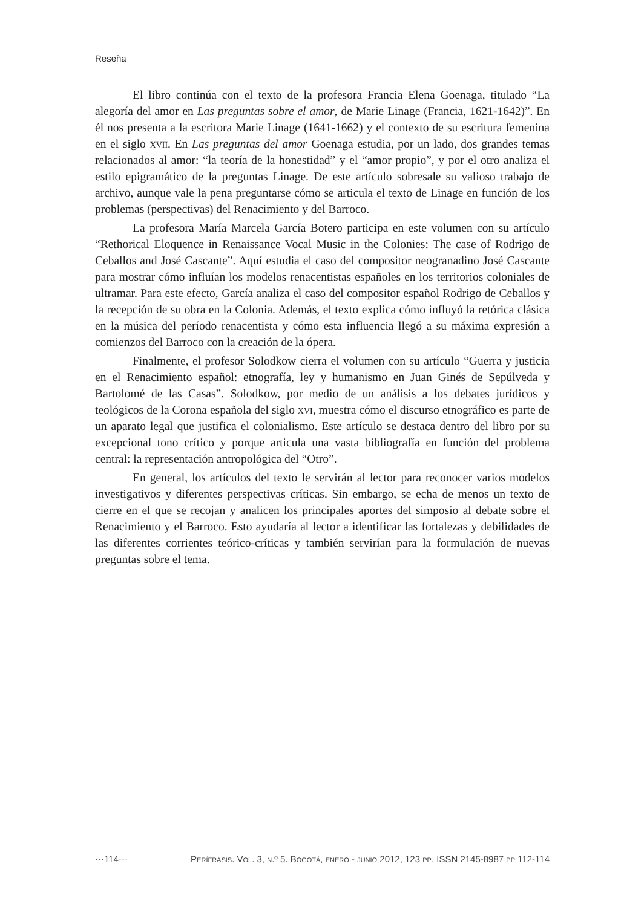Reseña
El libro continúa con el texto de la profesora Francia Elena Goenaga, titulado “La alegoría del amor en Las preguntas sobre el amor, de Marie Linage (Francia, 1621-1642)”. En él nos presenta a la escritora Marie Linage (1641-1662) y el contexto de su escritura femenina en el siglo xvii. En Las preguntas del amor Goenaga estudia, por un lado, dos grandes temas relacionados al amor: “la teoría de la honestidad” y el “amor propio”, y por el otro analiza el estilo epigramático de la preguntas Linage. De este artículo sobresale su valioso trabajo de archivo, aunque vale la pena preguntarse cómo se articula el texto de Linage en función de los problemas (perspectivas) del Renacimiento y del Barroco.
La profesora María Marcela García Botero participa en este volumen con su artículo “Rethorical Eloquence in Renaissance Vocal Music in the Colonies: The case of Rodrigo de Ceballos and José Cascante”. Aquí estudia el caso del compositor neogranadino José Cascante para mostrar cómo influían los modelos renacentistas españoles en los territorios coloniales de ultramar. Para este efecto, García analiza el caso del compositor español Rodrigo de Ceballos y la recepción de su obra en la Colonia. Además, el texto explica cómo influyó la retórica clásica en la música del período renacentista y cómo esta influencia llegó a su máxima expresión a comienzos del Barroco con la creación de la ópera.
Finalmente, el profesor Solodkow cierra el volumen con su artículo “Guerra y justicia en el Renacimiento español: etnografía, ley y humanismo en Juan Ginés de Sepúlveda y Bartolomé de las Casas”. Solodkow, por medio de un análisis a los debates jurídicos y teológicos de la Corona española del siglo xvi, muestra cómo el discurso etnográfico es parte de un aparato legal que justifica el colonialismo. Este artículo se destaca dentro del libro por su excepcional tono crítico y porque articula una vasta bibliografía en función del problema central: la representación antropológica del “Otro”.
En general, los artículos del texto le servirán al lector para reconocer varios modelos investigativos y diferentes perspectivas críticas. Sin embargo, se echa de menos un texto de cierre en el que se recojan y analicen los principales aportes del simposio al debate sobre el Renacimiento y el Barroco. Esto ayudaría al lector a identificar las fortalezas y debilidades de las diferentes corrientes teórico-críticas y también servirían para la formulación de nuevas preguntas sobre el tema.
···114··· Perífrasis. Vol. 3, n.º 5. Bogotá, enero - junio 2012, 123 pp. ISSN 2145-8987 pp 112-114